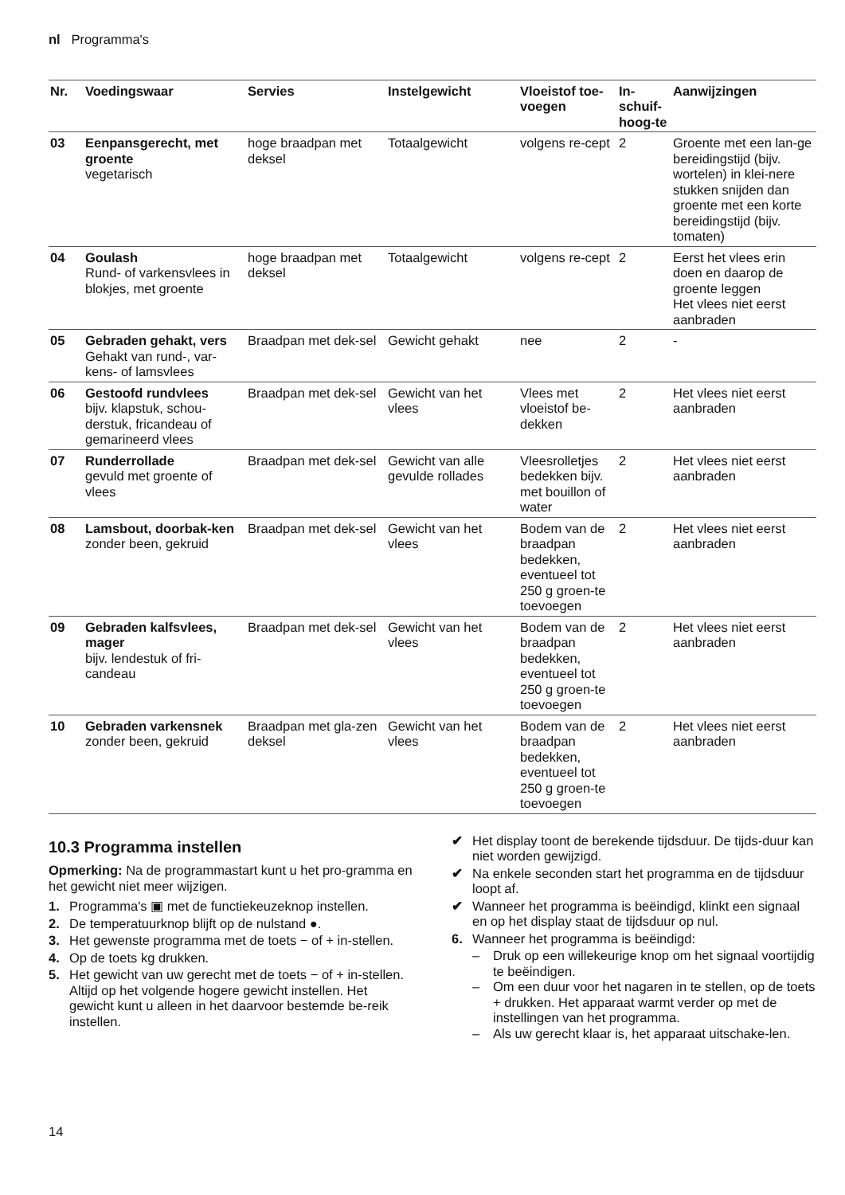nl Programma's
| Nr. | Voedingswaar | Servies | Instelgewicht | Vloeistof toe-voegen | In-schuif-hoog-te | Aanwijzingen |
| --- | --- | --- | --- | --- | --- | --- |
| 03 | Eenpansgerecht, met groente vegetarisch | hoge braadpan met deksel | Totaalgewicht | volgens re-cept | 2 | Groente met een lan-ge bereidingstijd (bijv. wortelen) in klei-nere stukken snijden dan groente met een korte bereidingstijd (bijv. tomaten) |
| 04 | Goulash Rund- of varkensvlees in blokjes, met groente | hoge braadpan met deksel | Totaalgewicht | volgens re-cept | 2 | Eerst het vlees erin doen en daarop de groente leggen Het vlees niet eerst aanbraden |
| 05 | Gebraden gehakt, vers Gehakt van rund-, var-kens- of lamsvlees | Braadpan met dek-sel | Gewicht gehakt | nee | 2 | - |
| 06 | Gestoofd rundvlees bijv. klapstuk, schou-derstuk, fricandeau of gemarineerd vlees | Braadpan met dek-sel | Gewicht van het vlees | Vlees met vloeistof be-dekken | 2 | Het vlees niet eerst aanbraden |
| 07 | Runderrollade gevuld met groente of vlees | Braadpan met dek-sel | Gewicht van alle gevulde rollades | Vleesrolletjes bedekken bijv. met bouillon of water | 2 | Het vlees niet eerst aanbraden |
| 08 | Lamsbout, doorbak-ken zonder been, gekruid | Braadpan met dek-sel | Gewicht van het vlees | Bodem van de braadpan bedekken, eventueel tot 250 g groen-te toevoegen | 2 | Het vlees niet eerst aanbraden |
| 09 | Gebraden kalfsvlees, mager bijv. lendestuk of fri-candeau | Braadpan met dek-sel | Gewicht van het vlees | Bodem van de braadpan bedekken, eventueel tot 250 g groen-te toevoegen | 2 | Het vlees niet eerst aanbraden |
| 10 | Gebraden varkensnek zonder been, gekruid | Braadpan met gla-zen deksel | Gewicht van het vlees | Bodem van de braadpan bedekken, eventueel tot 250 g groen-te toevoegen | 2 | Het vlees niet eerst aanbraden |
10.3 Programma instellen
Opmerking: Na de programmastart kunt u het pro-gramma en het gewicht niet meer wijzigen.
1. Programma's ▣ met de functiekeuzeknop instellen.
2. De temperatuurknop blijft op de nulstand ●.
3. Het gewenste programma met de toets − of + in-stellen.
4. Op de toets kg drukken.
5. Het gewicht van uw gerecht met de toets − of + in-stellen.
Altijd op het volgende hogere gewicht instellen. Het gewicht kunt u alleen in het daarvoor bestemde be-reik instellen.
✔ Het display toont de berekende tijdsduur. De tijds-duur kan niet worden gewijzigd.
✔ Na enkele seconden start het programma en de tijdsduur loopt af.
✔ Wanneer het programma is beëindigd, klinkt een signaal en op het display staat de tijdsduur op nul.
6. Wanneer het programma is beëindigd:
– Druk op een willekeurige knop om het signaal voortijdig te beëindigen.
– Om een duur voor het nagaren in te stellen, op de toets + drukken. Het apparaat warmt verder op met de instellingen van het programma.
– Als uw gerecht klaar is, het apparaat uitschake-len.
14